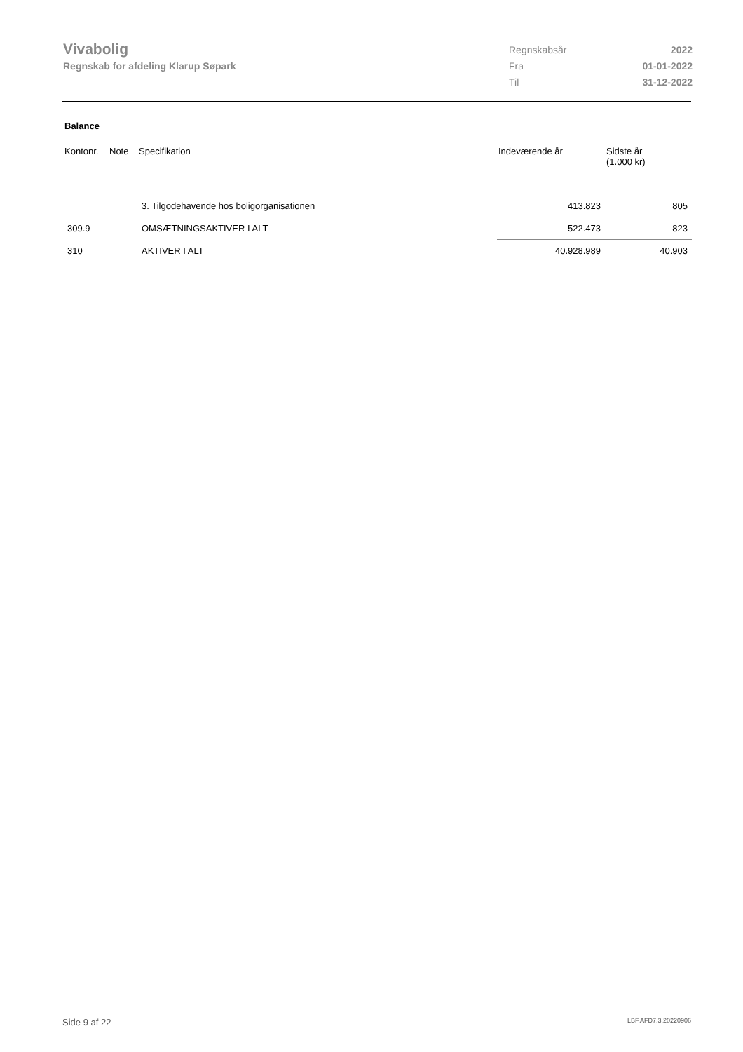Vivabolig
Regnskab for afdeling Klarup Søpark
| Regnskabsår | 2022 |
| Fra | 01-01-2022 |
| Til | 31-12-2022 |
Balance
| Kontonr. | Note | Specifikation | Indeværende år | Sidste år (1.000 kr) |
| --- | --- | --- | --- | --- |
| | | 3. Tilgodehavende hos boligorganisationen | 413.823 | 805 |
| 309.9 | | OMSÆTNINGSAKTIVER I ALT | 522.473 | 823 |
| 310 | | AKTIVER I ALT | 40.928.989 | 40.903 |
Side 9 af 22 LBF.AFD7.3.20220906